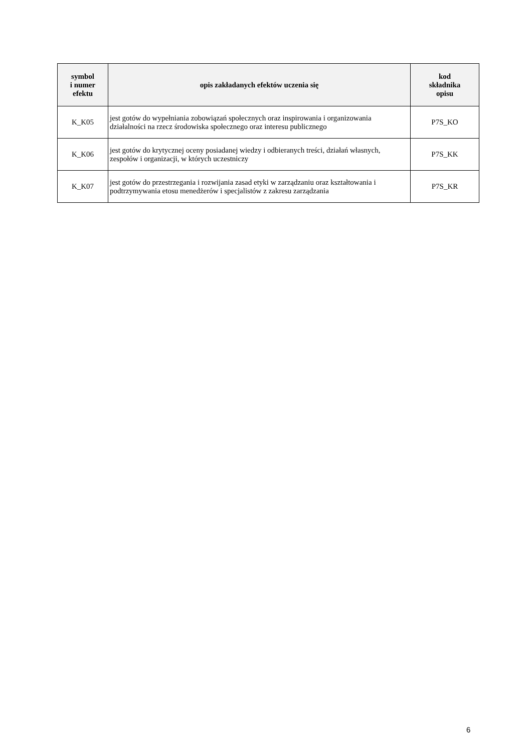| symbol i numer efektu | opis zakładanych efektów uczenia się | kod składnika opisu |
| --- | --- | --- |
| K_K05 | jest gotów do wypełniania zobowiązań społecznych oraz inspirowania i organizowania działalności na rzecz środowiska społecznego oraz interesu publicznego | P7S_KO |
| K_K06 | jest gotów do krytycznej oceny posiadanej wiedzy i odbieranych treści, działań własnych, zespołów i organizacji, w których uczestniczy | P7S_KK |
| K_K07 | jest gotów do przestrzegania i rozwijania zasad etyki w zarządzaniu oraz kształtowania i podtrzymywania etosu menedżerów i specjalistów z zakresu zarządzania | P7S_KR |
6